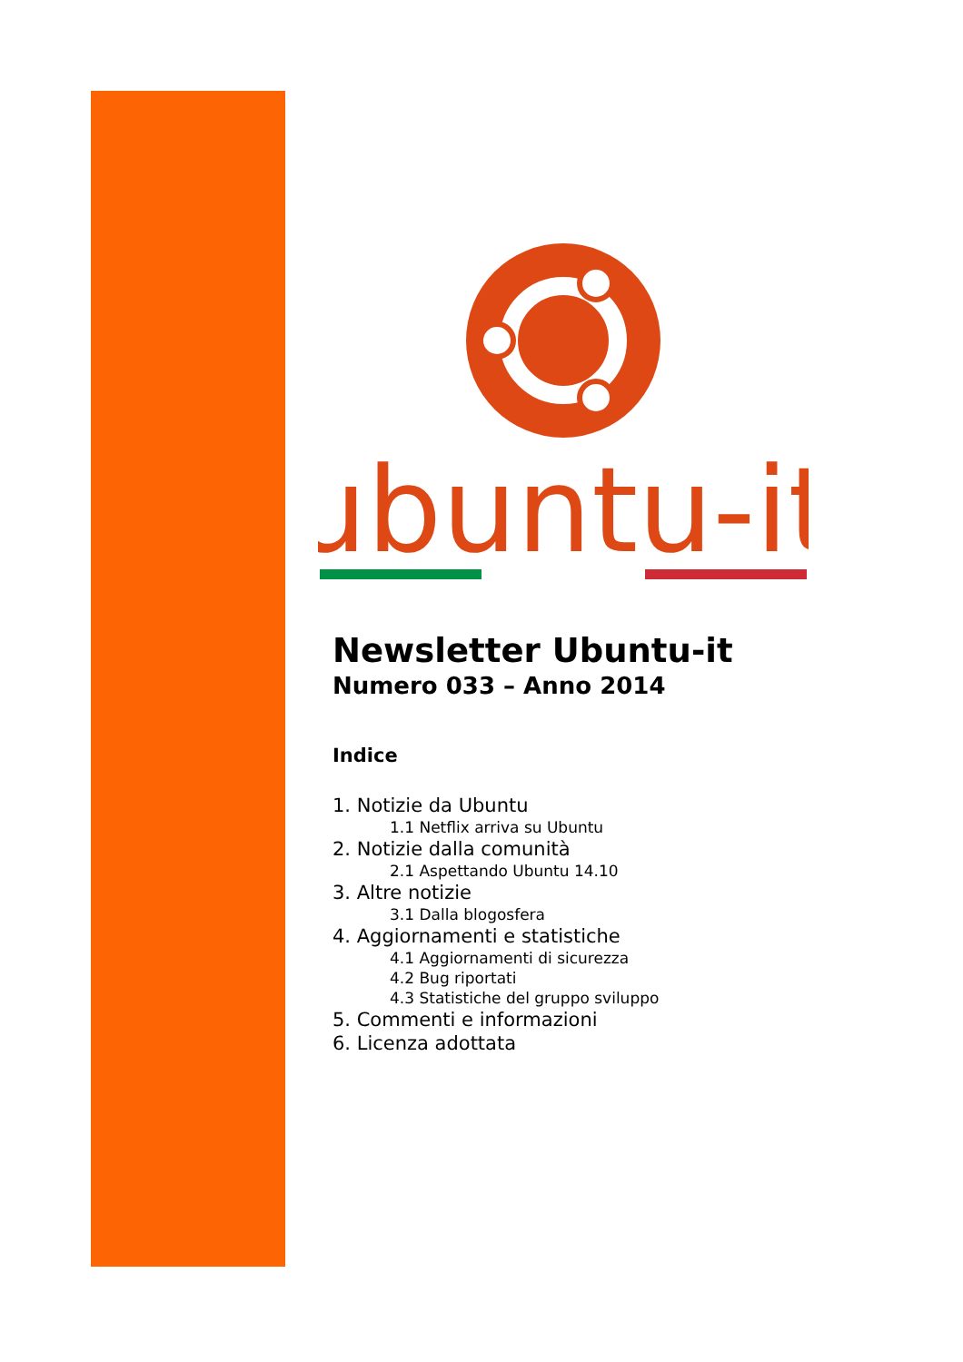ubuntu-it
Newsletter Ubuntu-it
Numero 033 – Anno 2014
Indice
1. Notizie da Ubuntu
1.1 Netflix arriva su Ubuntu
2. Notizie dalla comunità
2.1 Aspettando Ubuntu 14.10
3. Altre notizie
3.1 Dalla blogosfera
4. Aggiornamenti e statistiche
4.1 Aggiornamenti di sicurezza
4.2 Bug riportati
4.3 Statistiche del gruppo sviluppo
5. Commenti e informazioni
6. Licenza adottata